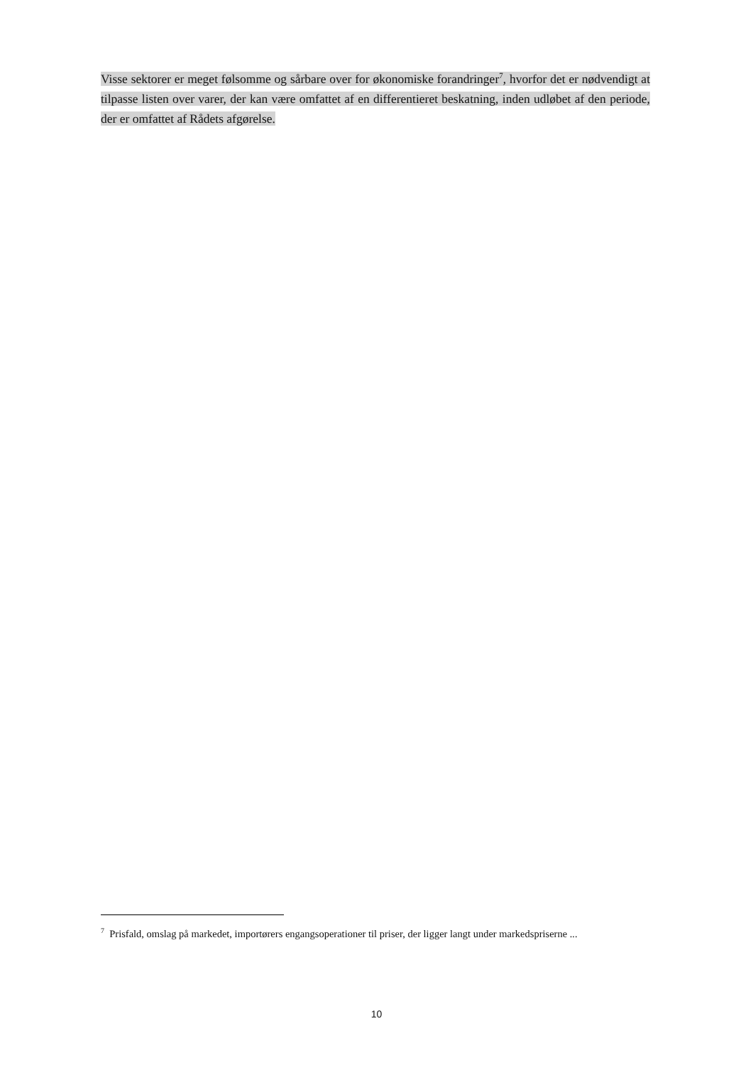Visse sektorer er meget følsomme og sårbare over for økonomiske forandringer<sup>7</sup>, hvorfor det er nødvendigt at tilpasse listen over varer, der kan være omfattet af en differentieret beskatning, inden udløbet af den periode, der er omfattet af Rådets afgørelse.
<sup>7</sup> Prisfald, omslag på markedet, importørers engangsoperationer til priser, der ligger langt under markedspriserne ...
10